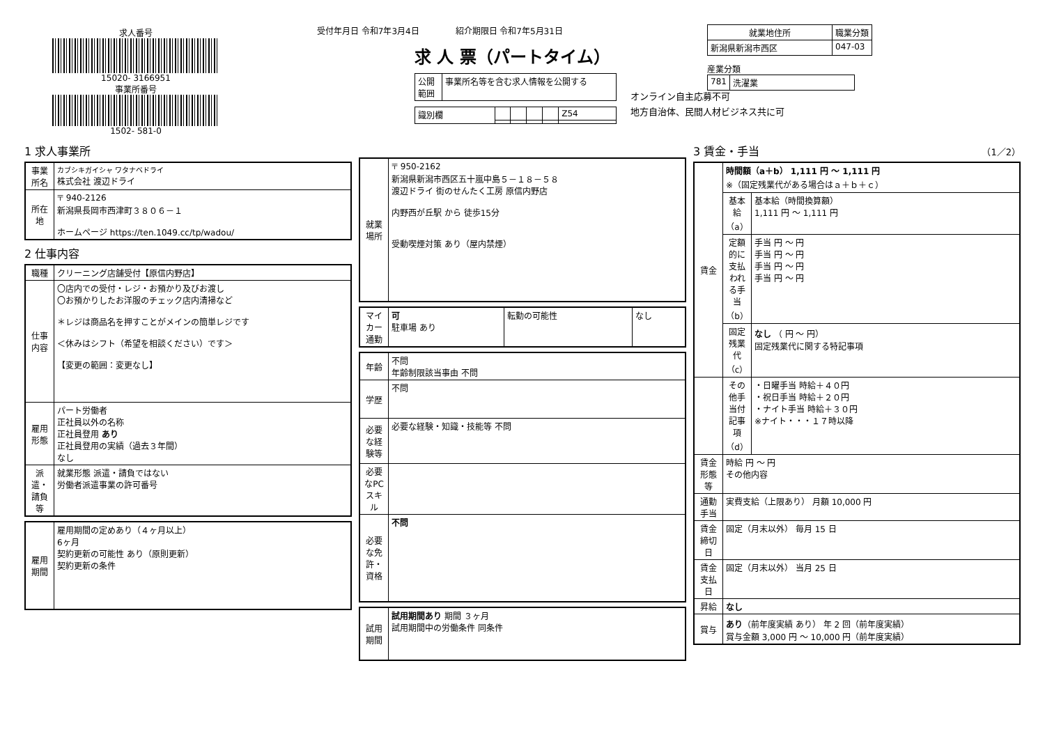求人番号
15020- 3166951
事業所番号
1502- 581-0
受付年月日 令和7年3月4日 　　　　紹介期限日 令和7年5月31日
求 人 票（パートタイム）
| 公開 範囲 | 事業所名等を含む求人情報を公開する |
| 識別欄 | | | | | Z54 |
オンライン自主応募不可
地方自治体、民間人材ビジネス共に可
| 就業地住所 | 職業分類 |
| --- | --- |
| 新潟県新潟市西区 | 047-03 |
産業分類
| 781 | 洗濯業 |
1 求人事業所
| 事業所名 | カブシキガイシャ ワタナベドライ 株式会社 渡辺ドライ |
| 所在地 | 〒 940-2126 新潟県長岡市西津町３８０６－１ ホームページ https://ten.1049.cc/tp/wadou/ |
2 仕事内容
| 職種 | クリーニング店舗受付【原信内野店】 |
| 仕事内容 | 〇店内での受付・レジ・お預かり及びお渡し 〇お預かりしたお洋服のチェック店内清掃など ＊レジは商品名を押すことがメインの簡単レジです ＜休みはシフト（希望を相談ください）です＞ 【変更の範囲：変更なし】 |
| 雇用形態 | パート労働者 正社員以外の名称 正社員登用 あり 正社員登用の実績（過去３年間） なし |
| 派遣・請負等 | 就業形態 派遣・請負ではない 労働者派遣事業の許可番号 |
| 雇用期間 | 雇用期間の定めあり（４ヶ月以上） 6ヶ月 契約更新の可能性 あり（原則更新） 契約更新の条件 |
| 就業場所 | 〒 950-2162 新潟県新潟市西区五十嵐中島５－１８－５８ 渡辺ドライ 街のせんたく工房 原信内野店 内野西が丘駅 から 徒歩15分 受動喫煙対策 あり（屋内禁煙） |
| マイカー通勤 | 可 駐車場 あり | 転勤の可能性 | なし |
| 年齢 | 不問 年齢制限該当事由 不問 |
| 学歴 | 不問 |
| 必要な経験等 | 必要な経験・知識・技能等 不問 |
| 必要なPCスキル | |
| 必要な免許・資格 | 不問 |
| 試用期間 | 試用期間あり 期間 ３ヶ月 試用期間中の労働条件 同条件 |
3 賃金・手当 （1／2）
| 賃金 | 時間額（a＋b） 1,111 円 ～ 1,111 円 ※（固定残業代がある場合はａ＋ｂ＋ｃ） | |
| | 基本給（a） | 基本給（時間換算額） 1,111 円 ～ 1,111 円 |
| | 定額的に支払われる手当（b） | 手当 円 ～ 円 手当 円 ～ 円 手当 円 ～ 円 手当 円 ～ 円 |
| | 固定残業代（c） | なし （ 円 ～ 円） 固定残業代に関する特記事項 |
| | その他手当付記事項（d） | ・日曜手当 時給＋４０円 ・祝日手当 時給＋２０円 ・ナイト手当 時給＋３０円 ※ナイト・・・１７時以降 |
| 賃金形態等 | 時給 円 ～ 円 その他内容 | |
| 通勤手当 | 実費支給（上限あり） 月額 10,000 円 | |
| 賃金締切日 | 固定（月末以外） 毎月 15 日 | |
| 賃金支払日 | 固定（月末以外） 当月 25 日 | |
| 昇給 | なし | |
| 賞与 | あり （前年度実績 あり） 年 2 回（前年度実績） 賞与金額 3,000 円 ～ 10,000 円（前年度実績） | |